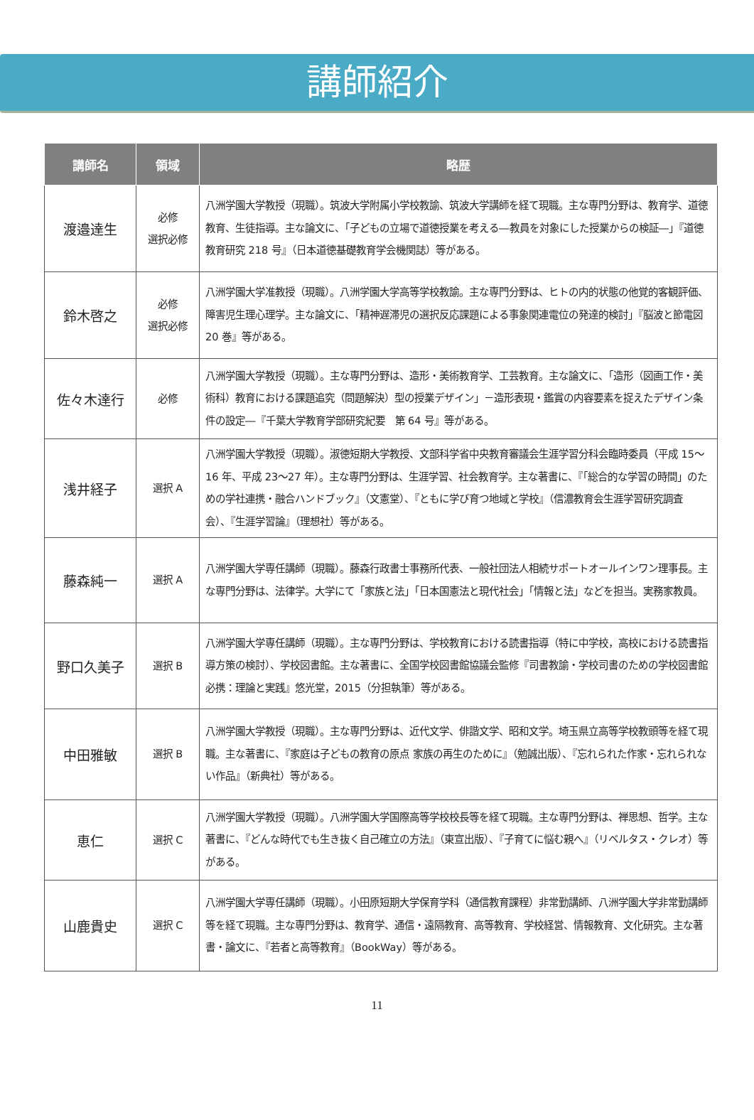講師紹介
| 講師名 | 領域 | 略歴 |
| --- | --- | --- |
| 渡邉達生 | 必修 選択必修 | 八洲学園大学教授（現職）。筑波大学附属小学校教諭、筑波大学講師を経て現職。主な専門分野は、教育学、道徳教育、生徒指導。主な論文に、「子どもの立場で道徳授業を考える―教員を対象にした授業からの検証―」『道徳教育研究 218 号』（日本道徳基礎教育学会機関誌）等がある。 |
| 鈴木啓之 | 必修 選択必修 | 八洲学園大学准教授（現職）。八洲学園大学高等学校教諭。主な専門分野は、ヒトの内的状態の他覚的客観評価、障害児生理心理学。主な論文に、「精神遅滞児の選択反応課題による事象関連電位の発達的検討」『脳波と節電図 20 巻』等がある。 |
| 佐々木達行 | 必修 | 八洲学園大学教授（現職）。主な専門分野は、造形・美術教育学、工芸教育。主な論文に、「造形（図画工作・美術科）教育における課題追究（問題解決）型の授業デザイン」－造形表現・鑑賞の内容要素を捉えたデザイン条件の設定―『千葉大学教育学部研究紀要 第 64 号』等がある。 |
| 浅井経子 | 選択 A | 八洲学園大学教授（現職）。淑徳短期大学教授、文部科学省中央教育審議会生涯学習分科会臨時委員（平成 15～16 年、平成 23～27 年）。主な専門分野は、生涯学習、社会教育学。主な著書に、『「総合的な学習の時間」のための学社連携・融合ハンドブック』（文憲堂）、『ともに学び育つ地域と学校』（信濃教育会生涯学習研究調査会）、『生涯学習論』（理想社）等がある。 |
| 藤森純一 | 選択 A | 八洲学園大学専任講師（現職）。藤森行政書士事務所代表、一般社団法人相続サポートオールインワン理事長。主な専門分野は、法律学。大学にて「家族と法」「日本国憲法と現代社会」「情報と法」などを担当。実務家教員。 |
| 野口久美子 | 選択 B | 八洲学園大学専任講師（現職）。主な専門分野は、学校教育における読書指導（特に中学校，高校における読書指導方策の検討）、学校図書館。主な著書に、全国学校図書館協議会監修『司書教諭・学校司書のための学校図書館必携：理論と実践』悠光堂，2015（分担執筆）等がある。 |
| 中田雅敏 | 選択 B | 八洲学園大学教授（現職）。主な専門分野は、近代文学、俳諧文学、昭和文学。埼玉県立高等学校教頭等を経て現職。主な著書に、『家庭は子どもの教育の原点 家族の再生のために』（勉誠出版）、『忘れられた作家・忘れられない作品』（新典社）等がある。 |
| 恵仁 | 選択 C | 八洲学園大学教授（現職）。八洲学園大学国際高等学校校長等を経て現職。主な専門分野は、禅思想、哲学。主な著書に、『どんな時代でも生き抜く自己確立の方法』（東宣出版）、『子育てに悩む親へ』（リベルタス・クレオ）等がある。 |
| 山鹿貴史 | 選択 C | 八洲学園大学専任講師（現職）。小田原短期大学保育学科（通信教育課程）非常勤講師、八洲学園大学非常勤講師等を経て現職。主な専門分野は、教育学、通信・遠隔教育、高等教育、学校経営、情報教育、文化研究。主な著書・論文に、『若者と高等教育』（BookWay）等がある。 |
11